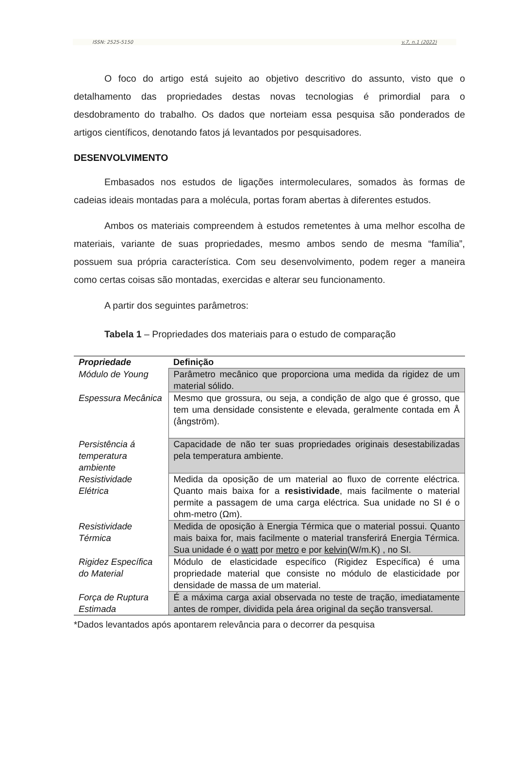ISSN: 2525-5150 v.7, n.1 (2022)
O foco do artigo está sujeito ao objetivo descritivo do assunto, visto que o detalhamento das propriedades destas novas tecnologias é primordial para o desdobramento do trabalho. Os dados que norteiam essa pesquisa são ponderados de artigos científicos, denotando fatos já levantados por pesquisadores.
DESENVOLVIMENTO
Embasados nos estudos de ligações intermoleculares, somados às formas de cadeias ideais montadas para a molécula, portas foram abertas à diferentes estudos.
Ambos os materiais compreendem à estudos remetentes à uma melhor escolha de materiais, variante de suas propriedades, mesmo ambos sendo de mesma “família”, possuem sua própria característica. Com seu desenvolvimento, podem reger a maneira como certas coisas são montadas, exercidas e alterar seu funcionamento.
A partir dos seguintes parâmetros:
Tabela 1 – Propriedades dos materiais para o estudo de comparação
| Propriedade | Definição |
| --- | --- |
| Módulo de Young | Parâmetro mecânico que proporciona uma medida da rigidez de um material sólido. |
| Espessura Mecânica | Mesmo que grossura, ou seja, a condição de algo que é grosso, que tem uma densidade consistente e elevada, geralmente contada em Å (ångström). |
| Persistência á temperatura ambiente | Capacidade de não ter suas propriedades originais desestabilizadas pela temperatura ambiente. |
| Resistividade Elétrica | Medida da oposição de um material ao fluxo de corrente eléctrica. Quanto mais baixa for a resistividade , mais facilmente o material permite a passagem de uma carga eléctrica. Sua unidade no SI é o ohm-metro (Ωm). |
| Resistividade Térmica | Medida de oposição à Energia Térmica que o material possui. Quanto mais baixa for, mais facilmente o material transferirá Energia Térmica. Sua unidade é o watt por metro e por kelvin (W/m.K) , no SI. |
| Rigidez Específica do Material | Módulo de elasticidade específico (Rigidez Específica) é uma propriedade material que consiste no módulo de elasticidade por densidade de massa de um material. |
| Força de Ruptura Estimada | É a máxima carga axial observada no teste de tração, imediatamente antes de romper, dividida pela área original da seção transversal. |
*Dados levantados após apontarem relevância para o decorrer da pesquisa